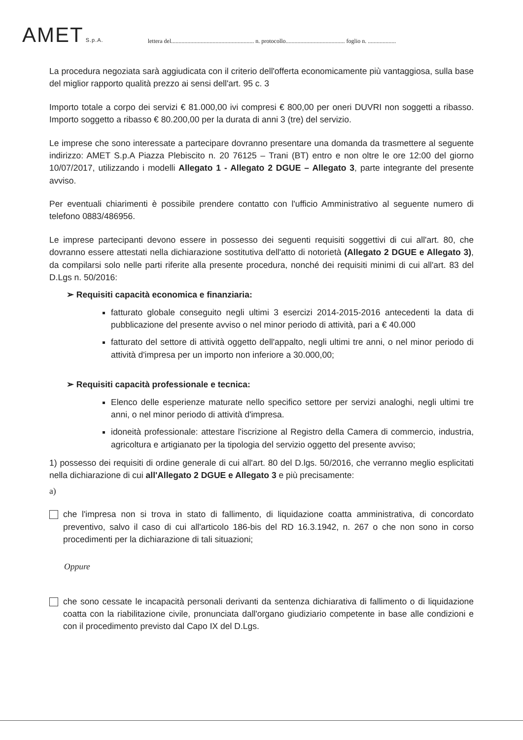AMET S.p.A.
lettera del........................................................ n. protocollo........................................ foglio n. ...................
La procedura negoziata sarà aggiudicata con il criterio dell'offerta economicamente più vantaggiosa, sulla base del miglior rapporto qualità prezzo ai sensi dell'art. 95 c. 3
Importo totale a corpo dei servizi € 81.000,00 ivi compresi € 800,00 per oneri DUVRI non soggetti a ribasso. Importo soggetto a ribasso € 80.200,00 per la durata di anni 3 (tre) del servizio.
Le imprese che sono interessate a partecipare dovranno presentare una domanda da trasmettere al seguente indirizzo: AMET S.p.A Piazza Plebiscito n. 20 76125 – Trani (BT) entro e non oltre le ore 12:00 del giorno 10/07/2017, utilizzando i modelli Allegato 1 - Allegato 2 DGUE – Allegato 3, parte integrante del presente avviso.
Per eventuali chiarimenti è possibile prendere contatto con l'ufficio Amministrativo al seguente numero di telefono 0883/486956.
Le imprese partecipanti devono essere in possesso dei seguenti requisiti soggettivi di cui all'art. 80, che dovranno essere attestati nella dichiarazione sostitutiva dell'atto di notorietà (Allegato 2 DGUE e Allegato 3), da compilarsi solo nelle parti riferite alla presente procedura, nonché dei requisiti minimi di cui all'art. 83 del D.Lgs n. 50/2016:
➢ Requisiti capacità economica e finanziaria:
fatturato globale conseguito negli ultimi 3 esercizi 2014-2015-2016 antecedenti la data di pubblicazione del presente avviso o nel minor periodo di attività, pari a € 40.000
fatturato del settore di attività oggetto dell'appalto, negli ultimi tre anni, o nel minor periodo di attività d'impresa per un importo non inferiore a 30.000,00;
➢ Requisiti capacità professionale e tecnica:
Elenco delle esperienze maturate nello specifico settore per servizi analoghi, negli ultimi tre anni, o nel minor periodo di attività d'impresa.
idoneità professionale: attestare l'iscrizione al Registro della Camera di commercio, industria, agricoltura e artigianato per la tipologia del servizio oggetto del presente avviso;
1) possesso dei requisiti di ordine generale di cui all'art. 80 del D.lgs. 50/2016, che verranno meglio esplicitati nella dichiarazione di cui all'Allegato 2 DGUE e Allegato 3 e più precisamente:
a)
che l'impresa non si trova in stato di fallimento, di liquidazione coatta amministrativa, di concordato preventivo, salvo il caso di cui all'articolo 186-bis del RD 16.3.1942, n. 267 o che non sono in corso procedimenti per la dichiarazione di tali situazioni;
Oppure
che sono cessate le incapacità personali derivanti da sentenza dichiarativa di fallimento o di liquidazione coatta con la riabilitazione civile, pronunciata dall'organo giudiziario competente in base alle condizioni e con il procedimento previsto dal Capo IX del D.Lgs.